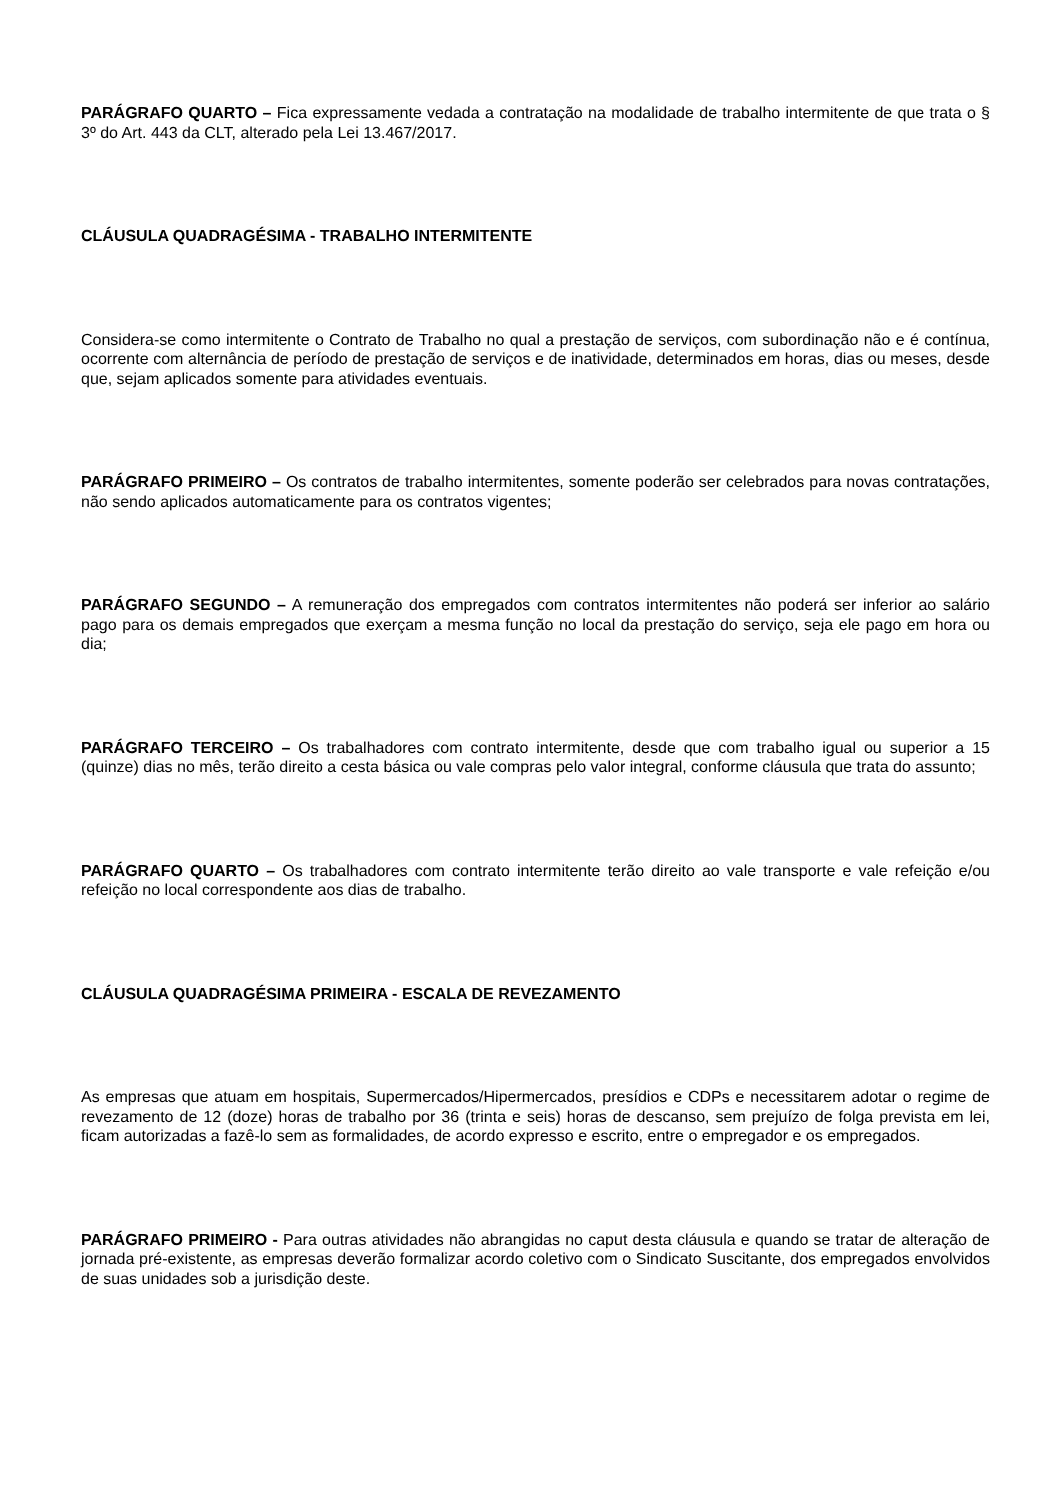PARÁGRAFO QUARTO – Fica expressamente vedada a contratação na modalidade de trabalho intermitente de que trata o § 3º do Art. 443 da CLT, alterado pela Lei 13.467/2017.
CLÁUSULA QUADRAGÉSIMA - TRABALHO INTERMITENTE
Considera-se como intermitente o Contrato de Trabalho no qual a prestação de serviços, com subordinação não e é contínua, ocorrente com alternância de período de prestação de serviços e de inatividade, determinados em horas, dias ou meses, desde que, sejam aplicados somente para atividades eventuais.
PARÁGRAFO PRIMEIRO – Os contratos de trabalho intermitentes, somente poderão ser celebrados para novas contratações, não sendo aplicados automaticamente para os contratos vigentes;
PARÁGRAFO SEGUNDO – A remuneração dos empregados com contratos intermitentes não poderá ser inferior ao salário pago para os demais empregados que exerçam a mesma função no local da prestação do serviço, seja ele pago em hora ou dia;
PARÁGRAFO TERCEIRO – Os trabalhadores com contrato intermitente, desde que com trabalho igual ou superior a 15 (quinze) dias no mês, terão direito a cesta básica ou vale compras pelo valor integral, conforme cláusula que trata do assunto;
PARÁGRAFO QUARTO – Os trabalhadores com contrato intermitente terão direito ao vale transporte e vale refeição e/ou refeição no local correspondente aos dias de trabalho.
CLÁUSULA QUADRAGÉSIMA PRIMEIRA - ESCALA DE REVEZAMENTO
As empresas que atuam em hospitais, Supermercados/Hipermercados, presídios e CDPs e necessitarem adotar o regime de revezamento de 12 (doze) horas de trabalho por 36 (trinta e seis) horas de descanso, sem prejuízo de folga prevista em lei, ficam autorizadas a fazê-lo sem as formalidades, de acordo expresso e escrito, entre o empregador e os empregados.
PARÁGRAFO PRIMEIRO - Para outras atividades não abrangidas no caput desta cláusula e quando se tratar de alteração de jornada pré-existente, as empresas deverão formalizar acordo coletivo com o Sindicato Suscitante, dos empregados envolvidos de suas unidades sob a jurisdição deste.